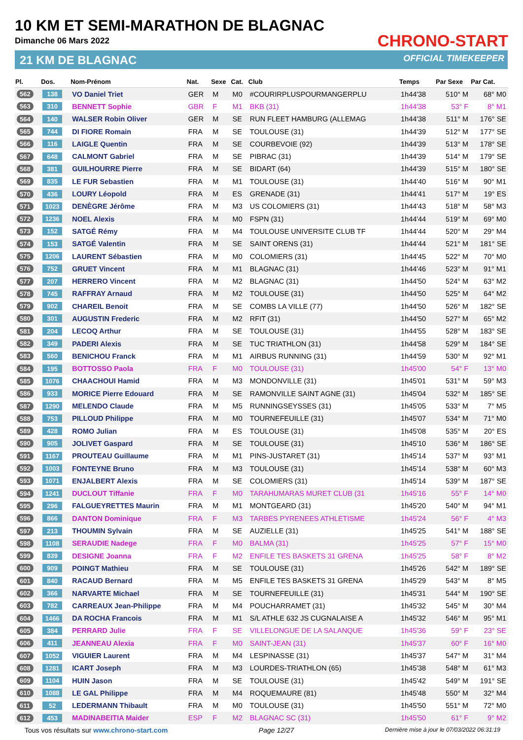10 KM ET SEMI-MARATHON DE BLAGNAC
Dimanche 06 Mars 2022
21 KM DE BLAGNAC
CHRONO-START
OFFICIAL TIMEKEEPER
| Pl. | Dos. | Nom-Prénom | Nat. | Sexe | Cat. | Club | Temps | Par Sexe | Par Cat. |
| --- | --- | --- | --- | --- | --- | --- | --- | --- | --- |
| 562 | 138 | VO Daniel Triet | GER | M | M0 | #COURIRPLUSPOURMANGERPLU | 1h44'38 | 510° M | 68° M0 |
| 563 | 310 | BENNETT Sophie | GBR | F | M1 | BKB (31) | 1h44'38 | 53° F | 8° M1 |
| 564 | 140 | WALSER Robin Oliver | GER | M | SE | RUN FLEET HAMBURG (ALLEMAG | 1h44'38 | 511° M | 176° SE |
| 565 | 744 | DI FIORE Romain | FRA | M | SE | TOULOUSE (31) | 1h44'39 | 512° M | 177° SE |
| 566 | 116 | LAIGLE Quentin | FRA | M | SE | COURBEVOIE (92) | 1h44'39 | 513° M | 178° SE |
| 567 | 648 | CALMONT Gabriel | FRA | M | SE | PIBRAC (31) | 1h44'39 | 514° M | 179° SE |
| 568 | 381 | GUILHOURRE Pierre | FRA | M | SE | BIDART (64) | 1h44'39 | 515° M | 180° SE |
| 569 | 835 | LE FUR Sebastien | FRA | M | M1 | TOULOUSE (31) | 1h44'40 | 516° M | 90° M1 |
| 570 | 436 | LOURY Léopold | FRA | M | ES | GRENADE (31) | 1h44'41 | 517° M | 19° ES |
| 571 | 1023 | DENÈGRE Jérôme | FRA | M | M3 | US COLOMIERS (31) | 1h44'43 | 518° M | 58° M3 |
| 572 | 1236 | NOEL Alexis | FRA | M | M0 | FSPN (31) | 1h44'44 | 519° M | 69° M0 |
| 573 | 152 | SATGÉ Rémy | FRA | M | M4 | TOULOUSE UNIVERSITE CLUB TF | 1h44'44 | 520° M | 29° M4 |
| 574 | 153 | SATGÉ Valentin | FRA | M | SE | SAINT ORENS (31) | 1h44'44 | 521° M | 181° SE |
| 575 | 1206 | LAURENT Sébastien | FRA | M | M0 | COLOMIERS (31) | 1h44'45 | 522° M | 70° M0 |
| 576 | 752 | GRUET Vincent | FRA | M | M1 | BLAGNAC (31) | 1h44'46 | 523° M | 91° M1 |
| 577 | 207 | HERRERO Vincent | FRA | M | M2 | BLAGNAC (31) | 1h44'50 | 524° M | 63° M2 |
| 578 | 745 | RAFFRAY Arnaud | FRA | M | M2 | TOULOUSE (31) | 1h44'50 | 525° M | 64° M2 |
| 579 | 902 | CHAREIL Benoit | FRA | M | SE | COMBS LA VILLE (77) | 1h44'50 | 526° M | 182° SE |
| 580 | 301 | AUGUSTIN Frederic | FRA | M | M2 | RFIT (31) | 1h44'50 | 527° M | 65° M2 |
| 581 | 204 | LECOQ Arthur | FRA | M | SE | TOULOUSE (31) | 1h44'55 | 528° M | 183° SE |
| 582 | 349 | PADERI Alexis | FRA | M | SE | TUC TRIATHLON (31) | 1h44'58 | 529° M | 184° SE |
| 583 | 560 | BENICHOU Franck | FRA | M | M1 | AIRBUS RUNNING (31) | 1h44'59 | 530° M | 92° M1 |
| 584 | 195 | BOTTOSSO Paola | FRA | F | M0 | TOULOUSE (31) | 1h45'00 | 54° F | 13° M0 |
| 585 | 1076 | CHAACHOUI Hamid | FRA | M | M3 | MONDONVILLE (31) | 1h45'01 | 531° M | 59° M3 |
| 586 | 933 | MORICE Pierre Edouard | FRA | M | SE | RAMONVILLE SAINT AGNE (31) | 1h45'04 | 532° M | 185° SE |
| 587 | 1290 | MELENDO Claude | FRA | M | M5 | RUNNINGSEYSSES (31) | 1h45'05 | 533° M | 7° M5 |
| 588 | 753 | PILLOUD Philippe | FRA | M | M0 | TOURNEFEUILLE (31) | 1h45'07 | 534° M | 71° M0 |
| 589 | 428 | ROMO Julian | FRA | M | ES | TOULOUSE (31) | 1h45'08 | 535° M | 20° ES |
| 590 | 905 | JOLIVET Gaspard | FRA | M | SE | TOULOUSE (31) | 1h45'10 | 536° M | 186° SE |
| 591 | 1167 | PROUTEAU Guillaume | FRA | M | M1 | PINS-JUSTARET (31) | 1h45'14 | 537° M | 93° M1 |
| 592 | 1003 | FONTEYNE Bruno | FRA | M | M3 | TOULOUSE (31) | 1h45'14 | 538° M | 60° M3 |
| 593 | 1071 | ENJALBERT Alexis | FRA | M | SE | COLOMIERS (31) | 1h45'14 | 539° M | 187° SE |
| 594 | 1241 | DUCLOUT Tiffanie | FRA | F | M0 | TARAHUMARAS MURET CLUB (31 | 1h45'16 | 55° F | 14° M0 |
| 595 | 296 | FALGUEYRETTES Maurin | FRA | M | M1 | MONTGEARD (31) | 1h45'20 | 540° M | 94° M1 |
| 596 | 866 | DANTON Dominique | FRA | F | M3 | TARBES PYRENEES ATHLETISME | 1h45'24 | 56° F | 4° M3 |
| 597 | 213 | THOUMIN Sylvain | FRA | M | SE | AUZIELLE (31) | 1h45'25 | 541° M | 188° SE |
| 598 | 1108 | SERAUDIE Nadege | FRA | F | M0 | BALMA (31) | 1h45'25 | 57° F | 15° M0 |
| 599 | 839 | DESIGNE Joanna | FRA | F | M2 | ENFILE TES BASKETS 31 GRENA | 1h45'25 | 58° F | 8° M2 |
| 600 | 909 | POINGT Mathieu | FRA | M | SE | TOULOUSE (31) | 1h45'26 | 542° M | 189° SE |
| 601 | 840 | RACAUD Bernard | FRA | M | M5 | ENFILE TES BASKETS 31 GRENA | 1h45'29 | 543° M | 8° M5 |
| 602 | 366 | NARVARTE Michael | FRA | M | SE | TOURNEFEUILLE (31) | 1h45'31 | 544° M | 190° SE |
| 603 | 782 | CARREAUX Jean-Philippe | FRA | M | M4 | POUCHARRAMET (31) | 1h45'32 | 545° M | 30° M4 |
| 604 | 1466 | DA ROCHA Francois | FRA | M | M1 | S/L ATHLE 632 JS CUGNALAISE A | 1h45'32 | 546° M | 95° M1 |
| 605 | 384 | PERRARD Julie | FRA | F | SE | VILLELONGUE DE LA SALANQUE | 1h45'36 | 59° F | 23° SE |
| 606 | 411 | JEANNEAU Alexia | FRA | F | M0 | SAINT-JEAN (31) | 1h45'37 | 60° F | 16° M0 |
| 607 | 1052 | VIGUIER Laurent | FRA | M | M4 | LESPINASSE (31) | 1h45'37 | 547° M | 31° M4 |
| 608 | 1281 | ICART Joseph | FRA | M | M3 | LOURDES-TRIATHLON (65) | 1h45'38 | 548° M | 61° M3 |
| 609 | 1104 | HUIN Jason | FRA | M | SE | TOULOUSE (31) | 1h45'42 | 549° M | 191° SE |
| 610 | 1088 | LE GAL Philippe | FRA | M | M4 | ROQUEMAURE (81) | 1h45'48 | 550° M | 32° M4 |
| 611 | 52 | LEDERMANN Thibault | FRA | M | M0 | TOULOUSE (31) | 1h45'50 | 551° M | 72° M0 |
| 612 | 453 | MADINABEITIA Maider | ESP | F | M2 | BLAGNAC SC (31) | 1h45'50 | 61° F | 9° M2 |
Tous vos résultats sur www.chrono-start.com Page 12/27 Dernière mise à jour le 07/03/2022 06:31:19